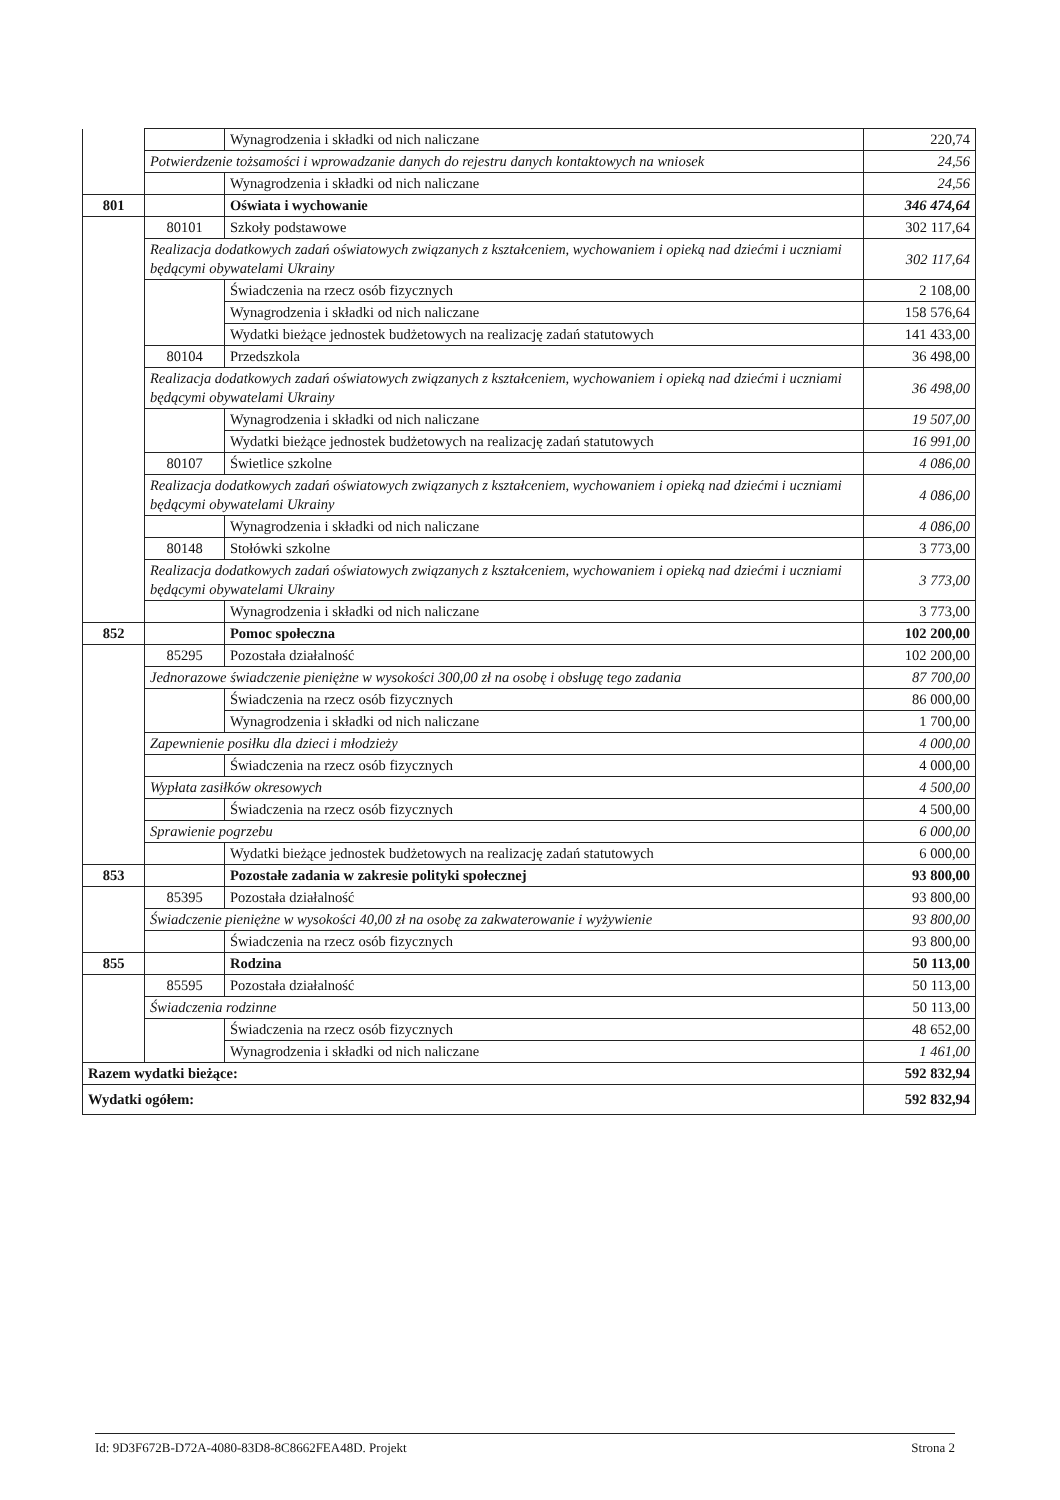| | | Wynagrodzenia i składki od nich naliczane | 220,74 |
| | Potwierdzenie tożsamości i wprowadzanie danych do rejestru danych kontaktowych na wniosek | | 24,56 |
| | | Wynagrodzenia i składki od nich naliczane | 24,56 |
| 801 | | Oświata i wychowanie | 346 474,64 |
| | 80101 | Szkoły podstawowe | 302 117,64 |
| | Realizacja dodatkowych zadań oświatowych związanych z kształceniem, wychowaniem i opieką nad dziećmi i uczniami będącymi obywatelami Ukrainy | | 302 117,64 |
| | | Świadczenia na rzecz osób fizycznych | 2 108,00 |
| | | Wynagrodzenia i składki od nich naliczane | 158 576,64 |
| | | Wydatki bieżące jednostek budżetowych na realizację zadań statutowych | 141 433,00 |
| | 80104 | Przedszkola | 36 498,00 |
| | Realizacja dodatkowych zadań oświatowych związanych z kształceniem, wychowaniem i opieką nad dziećmi i uczniami będącymi obywatelami Ukrainy | | 36 498,00 |
| | | Wynagrodzenia i składki od nich naliczane | 19 507,00 |
| | | Wydatki bieżące jednostek budżetowych na realizację zadań statutowych | 16 991,00 |
| | 80107 | Świetlice szkolne | 4 086,00 |
| | Realizacja dodatkowych zadań oświatowych związanych z kształceniem, wychowaniem i opieką nad dziećmi i uczniami będącymi obywatelami Ukrainy | | 4 086,00 |
| | | Wynagrodzenia i składki od nich naliczane | 4 086,00 |
| | 80148 | Stołówki szkolne | 3 773,00 |
| | Realizacja dodatkowych zadań oświatowych związanych z kształceniem, wychowaniem i opieką nad dziećmi i uczniami będącymi obywatelami Ukrainy | | 3 773,00 |
| | | Wynagrodzenia i składki od nich naliczane | 3 773,00 |
| 852 | | Pomoc społeczna | 102 200,00 |
| | 85295 | Pozostała działalność | 102 200,00 |
| | Jednorazowe świadczenie pieniężne w wysokości 300,00 zł na osobę i obsługę tego zadania | | 87 700,00 |
| | | Świadczenia na rzecz osób fizycznych | 86 000,00 |
| | | Wynagrodzenia i składki od nich naliczane | 1 700,00 |
| | Zapewnienie posiłku dla dzieci i młodzieży | | 4 000,00 |
| | | Świadczenia na rzecz osób fizycznych | 4 000,00 |
| | Wypłata zasiłków okresowych | | 4 500,00 |
| | | Świadczenia na rzecz osób fizycznych | 4 500,00 |
| | Sprawienie pogrzebu | | 6 000,00 |
| | | Wydatki bieżące jednostek budżetowych na realizację zadań statutowych | 6 000,00 |
| 853 | | Pozostałe zadania w zakresie polityki społecznej | 93 800,00 |
| | 85395 | Pozostała działalność | 93 800,00 |
| | Świadczenie pieniężne w wysokości 40,00 zł na osobę za zakwaterowanie i wyżywienie | | 93 800,00 |
| | | Świadczenia na rzecz osób fizycznych | 93 800,00 |
| 855 | | Rodzina | 50 113,00 |
| | 85595 | Pozostała działalność | 50 113,00 |
| | Świadczenia rodzinne | | 50 113,00 |
| | | Świadczenia na rzecz osób fizycznych | 48 652,00 |
| | | Wynagrodzenia i składki od nich naliczane | 1 461,00 |
| Razem wydatki bieżące: | | | 592 832,94 |
| Wydatki ogółem: | | | 592 832,94 |
Id: 9D3F672B-D72A-4080-83D8-8C8662FEA48D. Projekt Strona 2